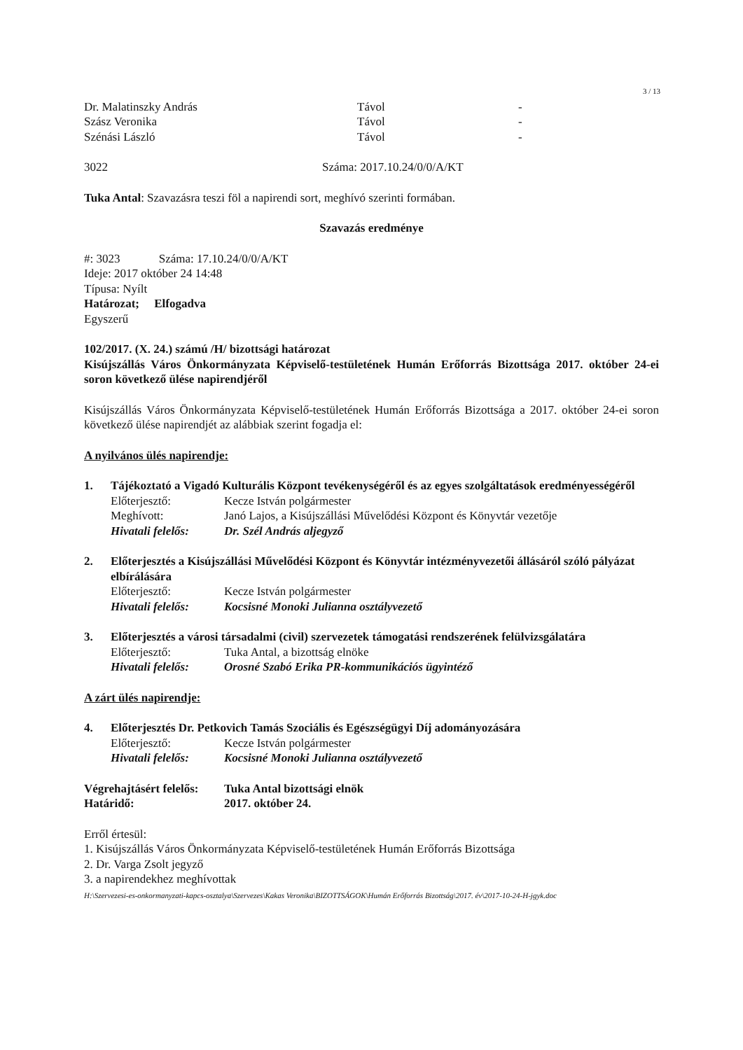3 / 13
Dr. Malatinszky András Távol -
Szász Veronika Távol -
Szénási László Távol -
3022 Száma: 2017.10.24/0/0/A/KT
Tuka Antal: Szavazásra teszi föl a napirendi sort, meghívó szerinti formában.
Szavazás eredménye
#: 3023 Száma: 17.10.24/0/0/A/KT
Ideje: 2017 október 24 14:48
Típusa: Nyílt
Határozat; Elfogadva
Egyszerű
102/2017. (X. 24.) számú /H/ bizottsági határozat
Kisújszállás Város Önkormányzata Képviselő-testületének Humán Erőforrás Bizottsága 2017. október 24-ei soron következő ülése napirendjéről
Kisújszállás Város Önkormányzata Képviselő-testületének Humán Erőforrás Bizottsága a 2017. október 24-ei soron következő ülése napirendjét az alábbiak szerint fogadja el:
A nyilvános ülés napirendje:
1. Tájékoztató a Vigadó Kulturális Központ tevékenységéről és az egyes szolgáltatások eredményességéről
Előterjesztő: Kecze István polgármester
Meghívott: Janó Lajos, a Kisújszállási Művelődési Központ és Könyvtár vezetője
Hivatali felelős: Dr. Szél András aljegyző
2. Előterjesztés a Kisújszállási Művelődési Központ és Könyvtár intézményvezetői állásáról szóló pályázat elbírálására
Előterjesztő: Kecze István polgármester
Hivatali felelős: Kocsisné Monoki Julianna osztályvezető
3. Előterjesztés a városi társadalmi (civil) szervezetek támogatási rendszerének felülvizsgálatára
Előterjesztő: Tuka Antal, a bizottság elnöke
Hivatali felelős: Orosné Szabó Erika PR-kommunikációs ügyintéző
A zárt ülés napirendje:
4. Előterjesztés Dr. Petkovich Tamás Szociális és Egészségügyi Díj adományozására
Előterjesztő: Kecze István polgármester
Hivatali felelős: Kocsisné Monoki Julianna osztályvezető
Végrehajtásért felelős: Tuka Antal bizottsági elnök
Határidő: 2017. október 24.
Erről értesül:
1. Kisújszállás Város Önkormányzata Képviselő-testületének Humán Erőforrás Bizottsága
2. Dr. Varga Zsolt jegyző
3. a napirendekhez meghívottak
H:\Szervezesi-es-onkormanyzati-kapcs-osztalya\Szervezes\Kakas Veronika\BIZOTTSÁGOK\Humán Erőforrás Bizottság\2017. év\2017-10-24-H-jgyk.doc